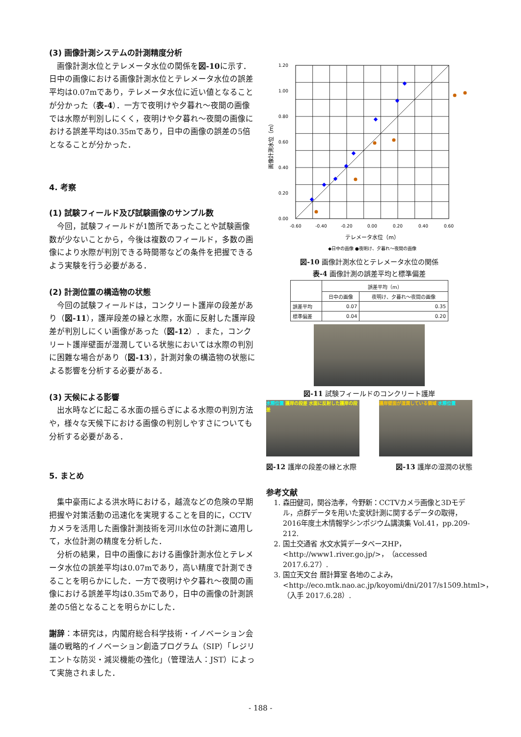(3) 画像計測システムの計測精度分析
画像計測水位とテレメータ水位の関係を図-10に示す．日中の画像における画像計測水位とテレメータ水位の誤差平均は0.07mであり，テレメータ水位に近い値となることが分かった（表-4）．一方で夜明けや夕暮れ～夜間の画像では水際が判別しにくく，夜明けや夕暮れ～夜間の画像における誤差平均は0.35mであり，日中の画像の誤差の5倍となることが分かった．
4. 考察
(1) 試験フィールド及び試験画像のサンプル数
今回，試験フィールドが1箇所であったことや試験画像数が少ないことから，今後は複数のフィールド，多数の画像により水際が判別できる時間帯などの条件を把握できるよう実験を行う必要がある．
(2) 計測位置の構造物の状態
今回の試験フィールドは，コンクリート護岸の段差があり（図-11），護岸段差の縁と水際，水面に反射した護岸段差が判別しにくい画像があった（図-12）．また，コンクリート護岸壁面が湿潤している状態においては水際の判別に困難な場合があり（図-13），計測対象の構造物の状態による影響を分析する必要がある．
(3) 天候による影響
出水時などに起こる水面の揺らぎによる水際の判別方法や，様々な天候下における画像の判別しやすさについても分析する必要がある．
5. まとめ
集中豪雨による洪水時における，越流などの危険の早期把握や対策活動の迅速化を実現することを目的に，CCTVカメラを活用した画像計測技術を河川水位の計測に適用して，水位計測の精度を分析した．
分析の結果，日中の画像における画像計測水位とテレメータ水位の誤差平均は0.07mであり，高い精度で計測できることを明らかにした．一方で夜明けや夕暮れ～夜間の画像における誤差平均は0.35mであり，日中の画像の計測誤差の5倍となることを明らかにした．
謝辞：本研究は，内閣府総合科学技術・イノベーション会議の戦略的イノベーション創造プログラム（SIP）「レジリエントな防災・減災機能の強化」（管理法人：JST）によって実施されました．
1.20
1.00
0.80
0.60
0.40
0.20
0.00
-0.60
-0.40
-0.20
0.00
0.20
0.40
0.60
テレメータ水位（m）
◆日中の画像 ●夜明け、夕暮れ～夜間の画像
画像計測水位（m）
図-10 画像計測水位とテレメータ水位の関係
表-4 画像計測の誤差平均と標準偏差
| | 誤差平均（m） | |
| --- | --- | --- |
| | 日中の画像 | 夜明け、夕暮れ～夜間の画像 |
| 誤差平均 | 0.07 | 0.35 |
| 標準偏差 | 0.04 | 0.20 |
図-11 試験フィールドのコンクリート護岸
水際位置 護岸の段差 水面に反射した護岸の段差
護岸壁面が湿潤している領域 水際位置
図-12 護岸の段差の縁と水際 図-13 護岸の湿潤の状態
参考文献
1. 森田健司，関谷浩孝，今野新：CCTVカメラ画像と3Dモデル，点群データを用いた変状計測に関するデータの取得，2016年度土木情報学シンポジウム講演集 Vol.41，pp.209-212.
2. 国土交通省 水文水質データベースHP，<http://www1.river.go.jp/>，（accessed 2017.6.27）.
3. 国立天文台 暦計算室 各地のこよみ，<http://eco.mtk.nao.ac.jp/koyomi/dni/2017/s1509.html>，（入手 2017.6.28）.
- 188 -